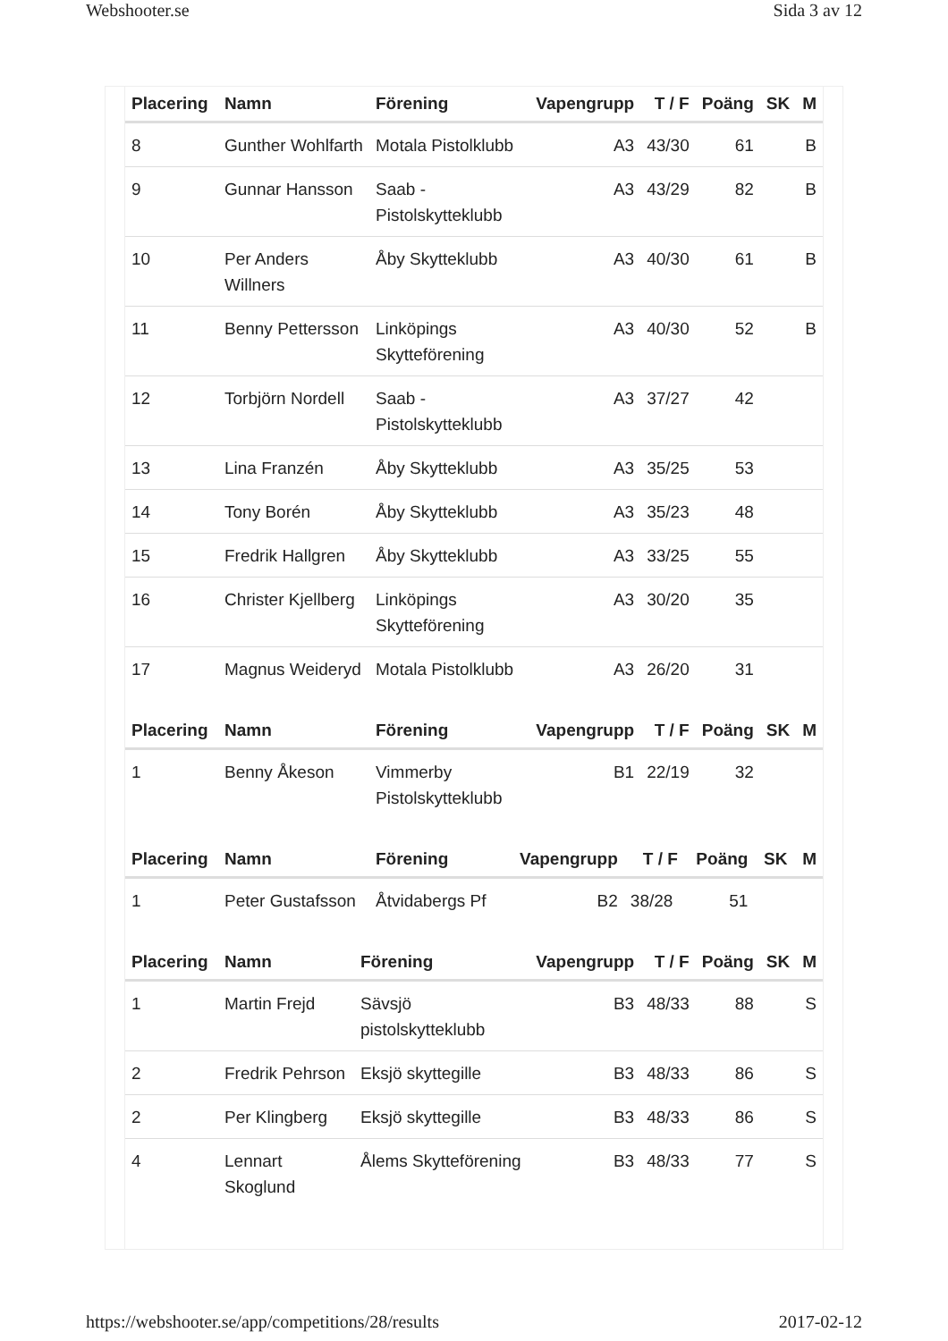Webshooter.se Sida 3 av 12
| Placering | Namn | Förening | Vapengrupp | T / F | Poäng | SK | M |
| --- | --- | --- | --- | --- | --- | --- | --- |
| 8 | Gunther Wohlfarth | Motala Pistolklubb | A3 | 43/30 | 61 | | B |
| 9 | Gunnar Hansson | Saab -Pistolskytteklubb | A3 | 43/29 | 82 | | B |
| 10 | Per Anders Willners | Åby Skytteklubb | A3 | 40/30 | 61 | | B |
| 11 | Benny Pettersson | Linköpings Skytteförening | A3 | 40/30 | 52 | | B |
| 12 | Torbjörn Nordell | Saab -Pistolskytteklubb | A3 | 37/27 | 42 | | |
| 13 | Lina Franzén | Åby Skytteklubb | A3 | 35/25 | 53 | | |
| 14 | Tony Borén | Åby Skytteklubb | A3 | 35/23 | 48 | | |
| 15 | Fredrik Hallgren | Åby Skytteklubb | A3 | 33/25 | 55 | | |
| 16 | Christer Kjellberg | Linköpings Skytteförening | A3 | 30/20 | 35 | | |
| 17 | Magnus Weideryd | Motala Pistolklubb | A3 | 26/20 | 31 | | |
| Placering | Namn | Förening | Vapengrupp | T / F | Poäng | SK | M |
| --- | --- | --- | --- | --- | --- | --- | --- |
| 1 | Benny Åkeson | Vimmerby Pistolskytteklubb | B1 | 22/19 | 32 | | |
| Placering | Namn | Förening | Vapengrupp | T / F | Poäng | SK | M |
| --- | --- | --- | --- | --- | --- | --- | --- |
| 1 | Peter Gustafsson | Åtvidabergs Pf | B2 | 38/28 | 51 | | |
| Placering | Namn | Förening | Vapengrupp | T / F | Poäng | SK | M |
| --- | --- | --- | --- | --- | --- | --- | --- |
| 1 | Martin Frejd | Sävsjö pistolskytteklubb | B3 | 48/33 | 88 | | S |
| 2 | Fredrik Pehrson | Eksjö skyttegille | B3 | 48/33 | 86 | | S |
| 2 | Per Klingberg | Eksjö skyttegille | B3 | 48/33 | 86 | | S |
| 4 | Lennart Skoglund | Ålems Skytteförening | B3 | 48/33 | 77 | | S |
https://webshooter.se/app/competitions/28/results 2017-02-12